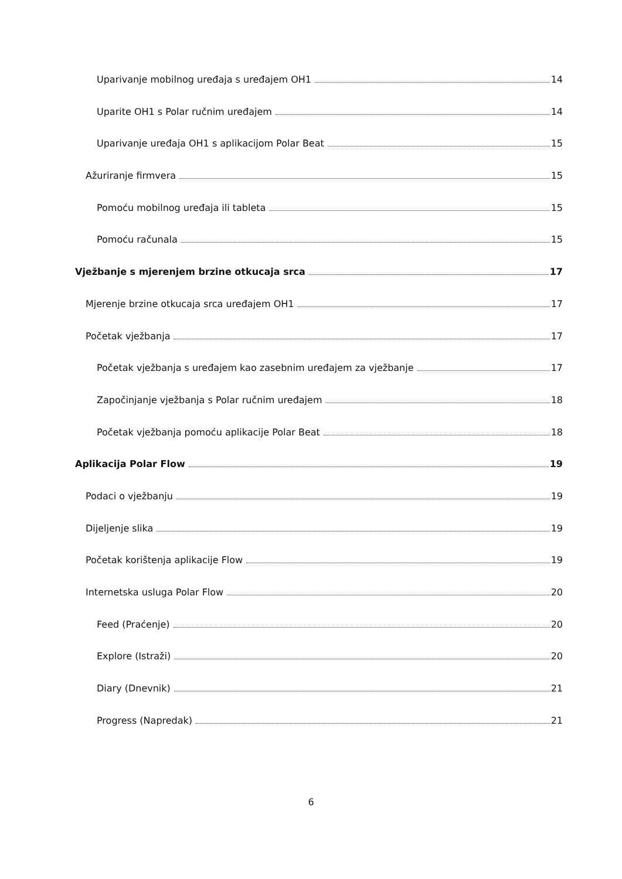Uparivanje mobilnog uređaja s uređajem OH1 14
Uparite OH1 s Polar ručnim uređajem 14
Uparivanje uređaja OH1 s aplikacijom Polar Beat 15
Ažuriranje firmvera 15
Pomoću mobilnog uređaja ili tableta 15
Pomoću računala 15
Vježbanje s mjerenjem brzine otkucaja srca 17
Mjerenje brzine otkucaja srca uređajem OH1 17
Početak vježbanja 17
Početak vježbanja s uređajem kao zasebnim uređajem za vježbanje 17
Započinjanje vježbanja s Polar ručnim uređajem 18
Početak vježbanja pomoću aplikacije Polar Beat 18
Aplikacija Polar Flow 19
Podaci o vježbanju 19
Dijeljenje slika 19
Početak korištenja aplikacije Flow 19
Internetska usluga Polar Flow 20
Feed (Praćenje) 20
Explore (Istraži) 20
Diary (Dnevnik) 21
Progress (Napredak) 21
6